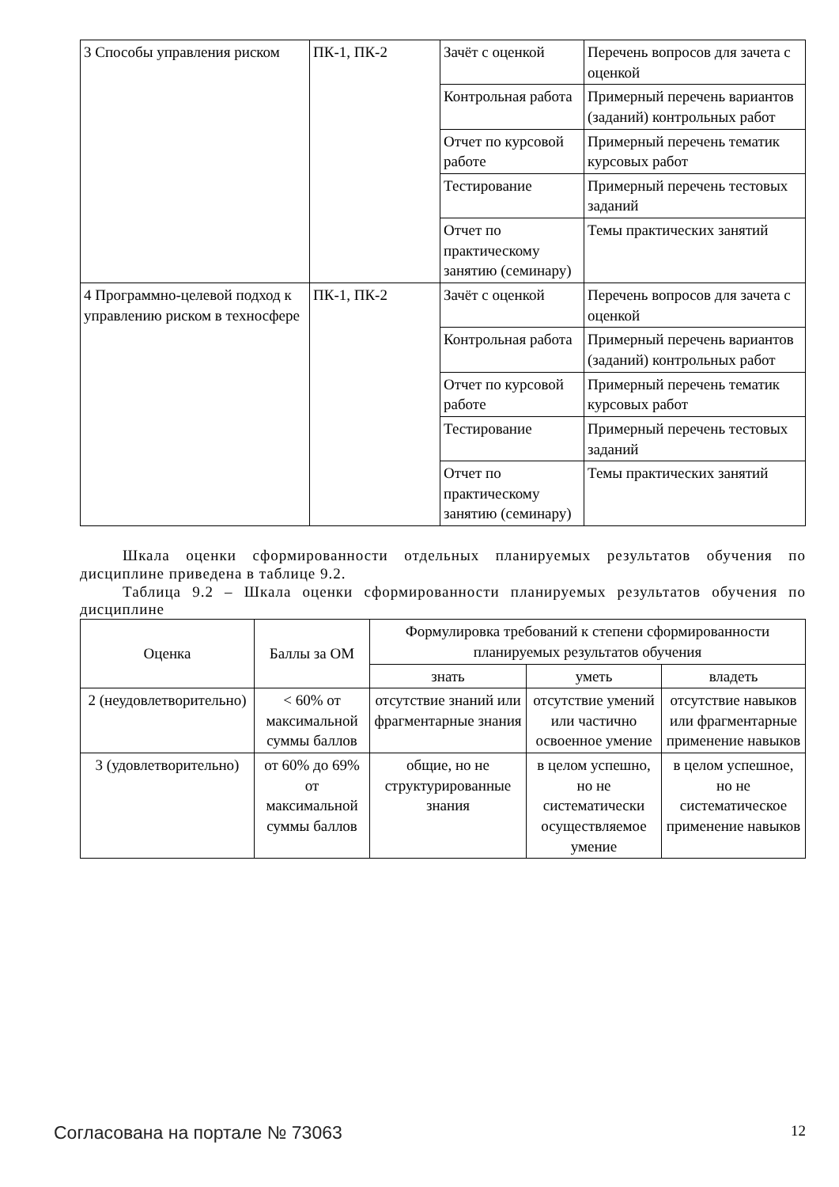| 3 Способы управления риском | ПК-1, ПК-2 | Зачёт с оценкой | Перечень вопросов для зачета с оценкой |
| | | Контрольная работа | Примерный перечень вариантов (заданий) контрольных работ |
| | | Отчет по курсовой работе | Примерный перечень тематик курсовых работ |
| | | Тестирование | Примерный перечень тестовых заданий |
| | | Отчет по практическому занятию (семинару) | Темы практических занятий |
| 4 Программно-целевой подход к управлению риском в техносфере | ПК-1, ПК-2 | Зачёт с оценкой | Перечень вопросов для зачета с оценкой |
| | | Контрольная работа | Примерный перечень вариантов (заданий) контрольных работ |
| | | Отчет по курсовой работе | Примерный перечень тематик курсовых работ |
| | | Тестирование | Примерный перечень тестовых заданий |
| | | Отчет по практическому занятию (семинару) | Темы практических занятий |
Шкала оценки сформированности отдельных планируемых результатов обучения по дисциплине приведена в таблице 9.2.
Таблица 9.2 – Шкала оценки сформированности планируемых результатов обучения по дисциплине
| Оценка | Баллы за ОМ | Формулировка требований к степени сформированности планируемых результатов обучения | | |
| --- | --- | --- | --- | --- |
| | | знать | уметь | владеть |
| 2 (неудовлетворительно) | < 60% от максимальной суммы баллов | отсутствие знаний или фрагментарные знания | отсутствие умений или частично освоенное умение | отсутствие навыков или фрагментарные применение навыков |
| 3 (удовлетворительно) | от 60% до 69% от максимальной суммы баллов | общие, но не структурированные знания | в целом успешно, но не систематически осуществляемое умение | в целом успешное, но не систематическое применение навыков |
Согласована на портале № 73063 12